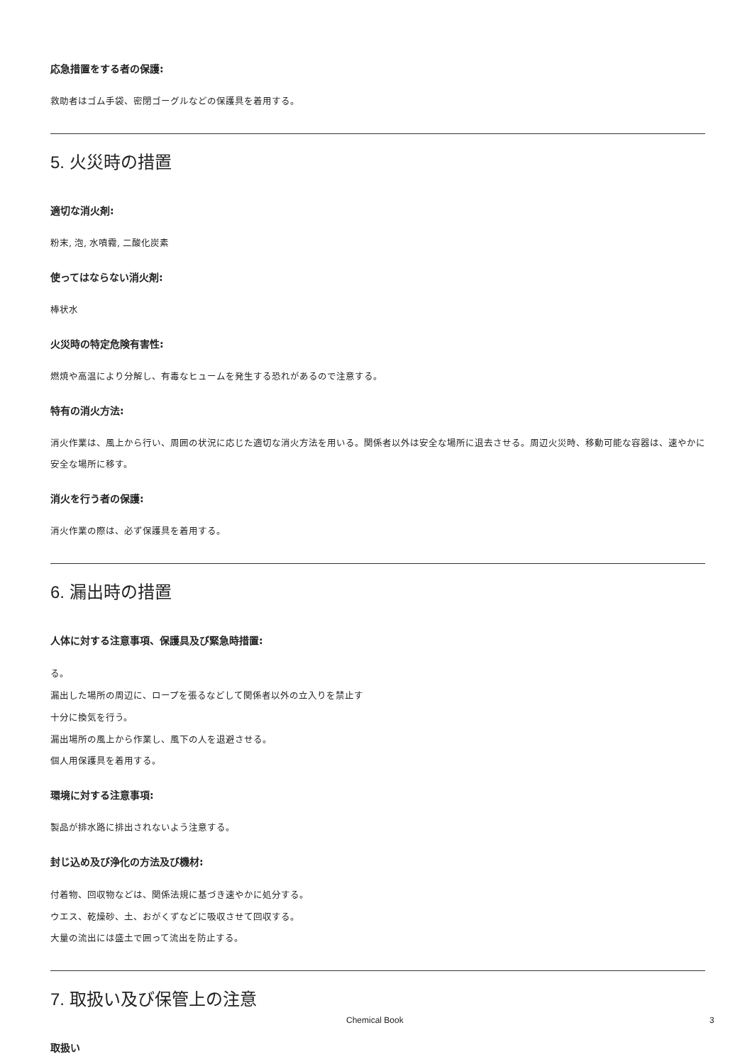応急措置をする者の保護:
救助者はゴム手袋、密閉ゴーグルなどの保護具を着用する。
5. 火災時の措置
適切な消火剤:
粉末, 泡, 水噴霧, 二酸化炭素
使ってはならない消火剤:
棒状水
火災時の特定危険有害性:
燃焼や高温により分解し、有毒なヒュームを発生する恐れがあるので注意する。
特有の消火方法:
消火作業は、風上から行い、周囲の状況に応じた適切な消火方法を用いる。関係者以外は安全な場所に退去させる。周辺火災時、移動可能な容器は、速やかに安全な場所に移す。
消火を行う者の保護:
消火作業の際は、必ず保護具を着用する。
6. 漏出時の措置
人体に対する注意事項、保護具及び緊急時措置:
る。
漏出した場所の周辺に、ロープを張るなどして関係者以外の立入りを禁止す
十分に換気を行う。
漏出場所の風上から作業し、風下の人を退避させる。
個人用保護具を着用する。
環境に対する注意事項:
製品が排水路に排出されないよう注意する。
封じ込め及び浄化の方法及び機材:
付着物、回収物などは、関係法規に基づき速やかに処分する。
ウエス、乾燥砂、土、おがくずなどに吸収させて回収する。
大量の流出には盛土で囲って流出を防止する。
7. 取扱い及び保管上の注意
取扱い
Chemical Book 3